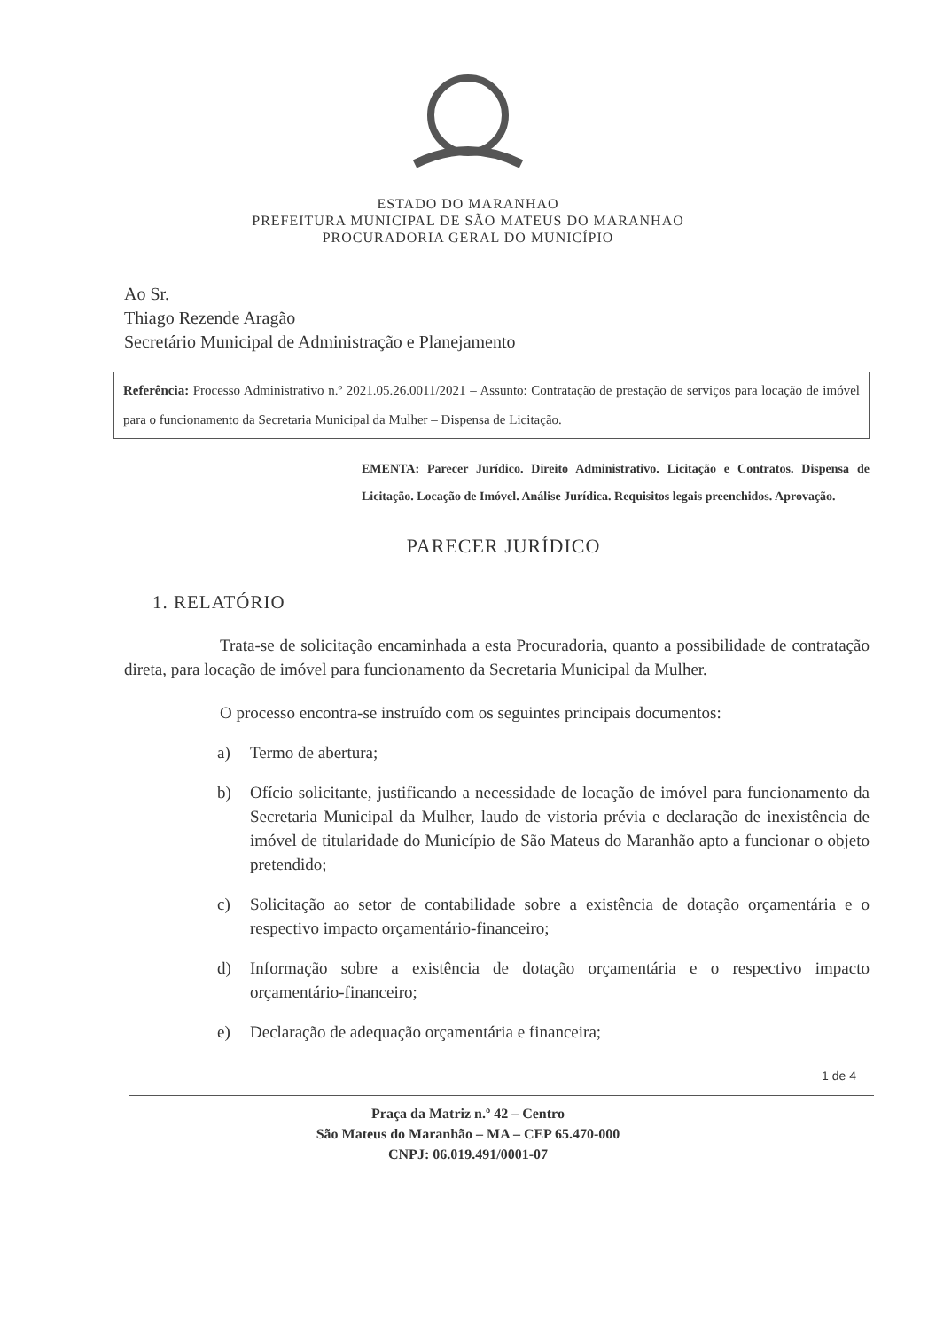ESTADO DO MARANHAO
PREFEITURA MUNICIPAL DE SÃO MATEUS DO MARANHAO
PROCURADORIA GERAL DO MUNICÍPIO
Ao Sr.
Thiago Rezende Aragão
Secretário Municipal de Administração e Planejamento
Referência: Processo Administrativo n.º 2021.05.26.0011/2021 – Assunto: Contratação de prestação de serviços para locação de imóvel para o funcionamento da Secretaria Municipal da Mulher – Dispensa de Licitação.
EMENTA: Parecer Jurídico. Direito Administrativo. Licitação e Contratos. Dispensa de Licitação. Locação de Imóvel. Análise Jurídica. Requisitos legais preenchidos. Aprovação.
PARECER JURÍDICO
1. RELATÓRIO
Trata-se de solicitação encaminhada a esta Procuradoria, quanto a possibilidade de contratação direta, para locação de imóvel para funcionamento da Secretaria Municipal da Mulher.
O processo encontra-se instruído com os seguintes principais documentos:
a) Termo de abertura;
b) Ofício solicitante, justificando a necessidade de locação de imóvel para funcionamento da Secretaria Municipal da Mulher, laudo de vistoria prévia e declaração de inexistência de imóvel de titularidade do Município de São Mateus do Maranhão apto a funcionar o objeto pretendido;
c) Solicitação ao setor de contabilidade sobre a existência de dotação orçamentária e o respectivo impacto orçamentário-financeiro;
d) Informação sobre a existência de dotação orçamentária e o respectivo impacto orçamentário-financeiro;
e) Declaração de adequação orçamentária e financeira;
1 de 4
Praça da Matriz n.º 42 – Centro
São Mateus do Maranhão – MA – CEP 65.470-000
CNPJ: 06.019.491/0001-07